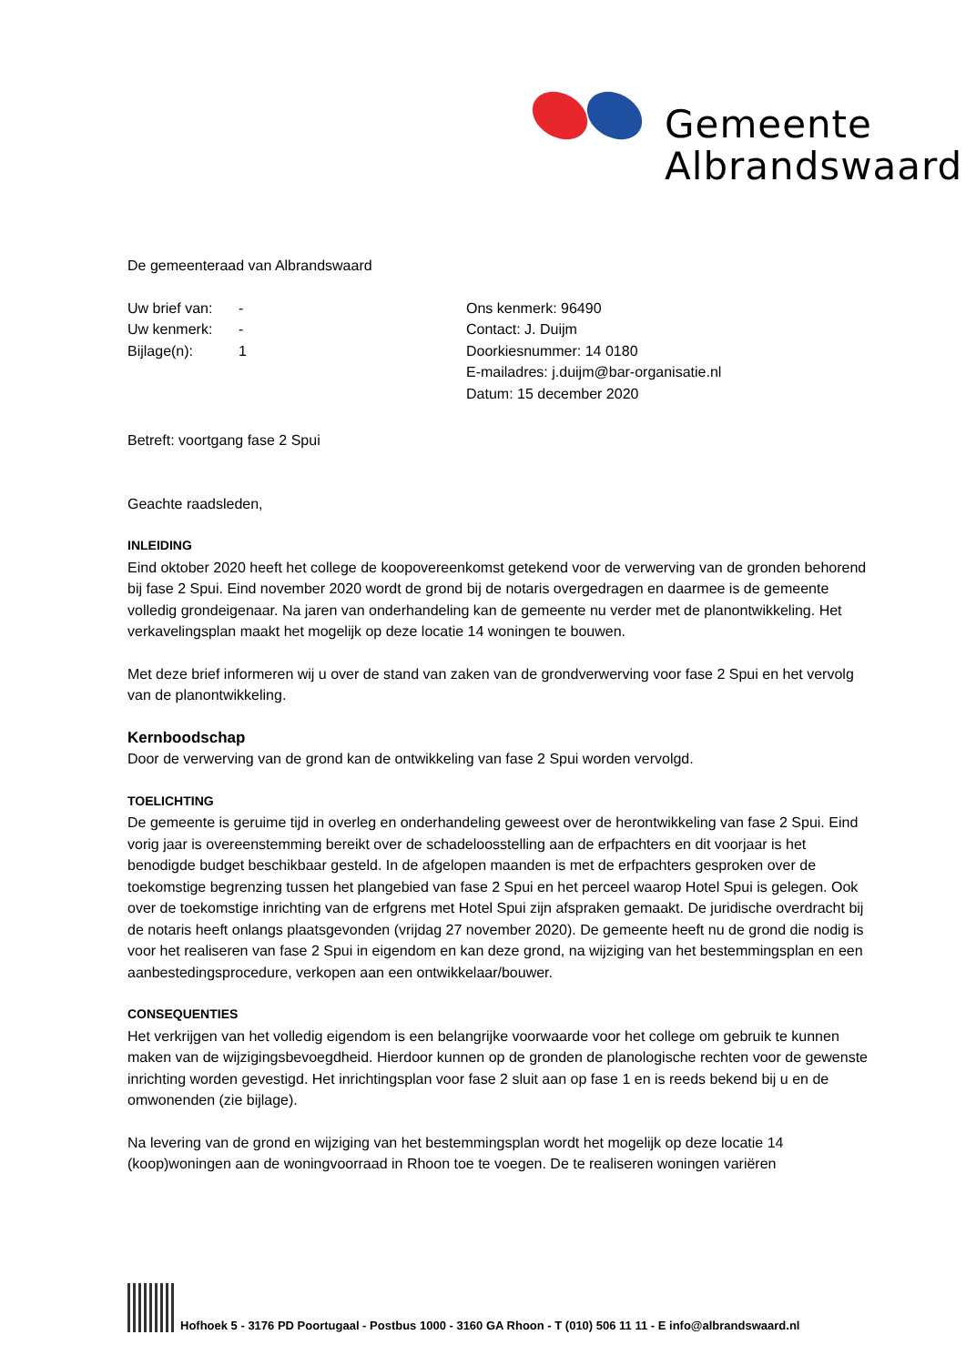Gemeente
Albrandswaard
De gemeenteraad van Albrandswaard
Uw brief van: -
Uw kenmerk: -
Bijlage(n): 1
Ons kenmerk: 96490
Contact: J. Duijm
Doorkiesnummer: 14 0180
E-mailadres: j.duijm@bar-organisatie.nl
Datum: 15 december 2020
Betreft: voortgang fase 2 Spui
Geachte raadsleden,
INLEIDING
Eind oktober 2020 heeft het college de koopovereenkomst getekend voor de verwerving van de gronden behorend bij fase 2 Spui. Eind november 2020 wordt de grond bij de notaris overgedragen en daarmee is de gemeente volledig grondeigenaar. Na jaren van onderhandeling kan de gemeente nu verder met de planontwikkeling. Het verkavelingsplan maakt het mogelijk op deze locatie 14 woningen te bouwen.
Met deze brief informeren wij u over de stand van zaken van de grondverwerving voor fase 2 Spui en het vervolg van de planontwikkeling.
Kernboodschap
Door de verwerving van de grond kan de ontwikkeling van fase 2 Spui worden vervolgd.
TOELICHTING
De gemeente is geruime tijd in overleg en onderhandeling geweest over de herontwikkeling van fase 2 Spui. Eind vorig jaar is overeenstemming bereikt over de schadeloosstelling aan de erfpachters en dit voorjaar is het benodigde budget beschikbaar gesteld. In de afgelopen maanden is met de erfpachters gesproken over de toekomstige begrenzing tussen het plangebied van fase 2 Spui en het perceel waarop Hotel Spui is gelegen. Ook over de toekomstige inrichting van de erfgrens met Hotel Spui zijn afspraken gemaakt. De juridische overdracht bij de notaris heeft onlangs plaatsgevonden (vrijdag 27 november 2020). De gemeente heeft nu de grond die nodig is voor het realiseren van fase 2 Spui in eigendom en kan deze grond, na wijziging van het bestemmingsplan en een aanbestedingsprocedure, verkopen aan een ontwikkelaar/bouwer.
CONSEQUENTIES
Het verkrijgen van het volledig eigendom is een belangrijke voorwaarde voor het college om gebruik te kunnen maken van de wijzigingsbevoegdheid. Hierdoor kunnen op de gronden de planologische rechten voor de gewenste inrichting worden gevestigd. Het inrichtingsplan voor fase 2 sluit aan op fase 1 en is reeds bekend bij u en de omwonenden (zie bijlage).
Na levering van de grond en wijziging van het bestemmingsplan wordt het mogelijk op deze locatie 14 (koop)woningen aan de woningvoorraad in Rhoon toe te voegen. De te realiseren woningen variëren
Hofhoek 5 - 3176 PD Poortugaal - Postbus 1000 - 3160 GA Rhoon - T (010) 506 11 11 - E info@albrandswaard.nl